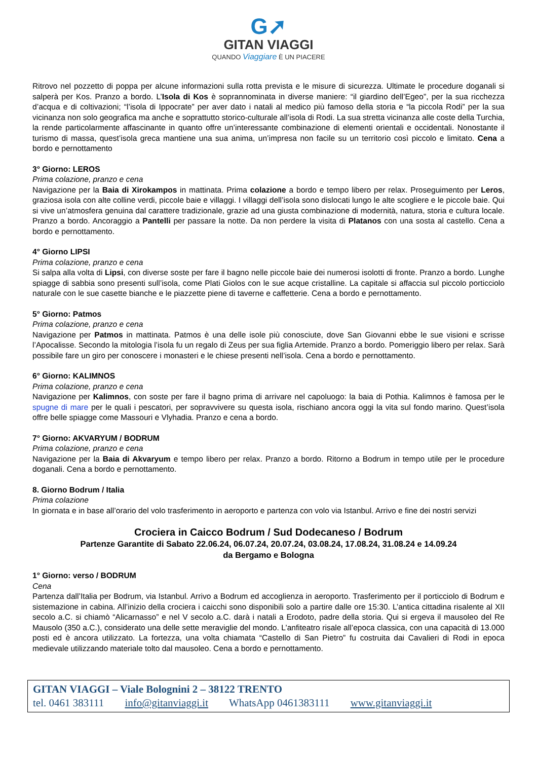G➚
GITAN VIAGGI
QUANDO Viaggiare È UN PIACERE
Ritrovo nel pozzetto di poppa per alcune informazioni sulla rotta prevista e le misure di sicurezza. Ultimate le procedure doganali si salperà per Kos. Pranzo a bordo. L’Isola di Kos è soprannominata in diverse maniere: “il giardino dell’Egeo”, per la sua ricchezza d’acqua e di coltivazioni; “l’isola di Ippocrate” per aver dato i natali al medico più famoso della storia e “la piccola Rodi” per la sua vicinanza non solo geografica ma anche e soprattutto storico-culturale all’isola di Rodi. La sua stretta vicinanza alle coste della Turchia, la rende particolarmente affascinante in quanto offre un’interessante combinazione di elementi orientali e occidentali. Nonostante il turismo di massa, quest’isola greca mantiene una sua anima, un’impresa non facile su un territorio così piccolo e limitato. Cena a bordo e pernottamento
3° Giorno: LEROS
Prima colazione, pranzo e cena
Navigazione per la Baia di Xirokampos in mattinata. Prima colazione a bordo e tempo libero per relax. Proseguimento per Leros, graziosa isola con alte colline verdi, piccole baie e villaggi. I villaggi dell’isola sono dislocati lungo le alte scogliere e le piccole baie. Qui si vive un’atmosfera genuina dal carattere tradizionale, grazie ad una giusta combinazione di modernità, natura, storia e cultura locale. Pranzo a bordo. Ancoraggio a Pantelli per passare la notte. Da non perdere la visita di Platanos con una sosta al castello. Cena a bordo e pernottamento.
4° Giorno LIPSI
Prima colazione, pranzo e cena
Si salpa alla volta di Lipsi, con diverse soste per fare il bagno nelle piccole baie dei numerosi isolotti di fronte. Pranzo a bordo. Lunghe spiagge di sabbia sono presenti sull’isola, come Plati Giolos con le sue acque cristalline. La capitale si affaccia sul piccolo porticciolo naturale con le sue casette bianche e le piazzette piene di taverne e caffetterie. Cena a bordo e pernottamento.
5° Giorno: Patmos
Prima colazione, pranzo e cena
Navigazione per Patmos in mattinata. Patmos è una delle isole più conosciute, dove San Giovanni ebbe le sue visioni e scrisse l’Apocalisse. Secondo la mitologia l’isola fu un regalo di Zeus per sua figlia Artemide. Pranzo a bordo. Pomeriggio libero per relax. Sarà possibile fare un giro per conoscere i monasteri e le chiese presenti nell’isola. Cena a bordo e pernottamento.
6° Giorno: KALIMNOS
Prima colazione, pranzo e cena
Navigazione per Kalimnos, con soste per fare il bagno prima di arrivare nel capoluogo: la baia di Pothia. Kalimnos è famosa per le spugne di mare per le quali i pescatori, per sopravvivere su questa isola, rischiano ancora oggi la vita sul fondo marino. Quest’isola offre belle spiagge come Massouri e Vlyhadia. Pranzo e cena a bordo.
7° Giorno: AKVARYUM / BODRUM
Prima colazione, pranzo e cena
Navigazione per la Baia di Akvaryum e tempo libero per relax. Pranzo a bordo. Ritorno a Bodrum in tempo utile per le procedure doganali. Cena a bordo e pernottamento.
8. Giorno Bodrum / Italia
Prima colazione
In giornata e in base all’orario del volo trasferimento in aeroporto e partenza con volo via Istanbul. Arrivo e fine dei nostri servizi
Crociera in Caicco Bodrum / Sud Dodecaneso / Bodrum
Partenze Garantite di Sabato 22.06.24, 06.07.24, 20.07.24, 03.08.24, 17.08.24, 31.08.24 e 14.09.24
da Bergamo e Bologna
1° Giorno: verso / BODRUM
Cena
Partenza dall’Italia per Bodrum, via Istanbul. Arrivo a Bodrum ed accoglienza in aeroporto. Trasferimento per il porticciolo di Bodrum e sistemazione in cabina. All’inizio della crociera i caicchi sono disponibili solo a partire dalle ore 15:30. L’antica cittadina risalente al XII secolo a.C. si chiamò “Alicarnasso” e nel V secolo a.C. darà i natali a Erodoto, padre della storia. Qui si ergeva il mausoleo del Re Mausolo (350 a.C.), considerato una delle sette meraviglie del mondo. L’anfiteatro risale all’epoca classica, con una capacità di 13.000 posti ed è ancora utilizzato. La fortezza, una volta chiamata “Castello di San Pietro” fu costruita dai Cavalieri di Rodi in epoca medievale utilizzando materiale tolto dal mausoleo. Cena a bordo e pernottamento.
GITAN VIAGGI – Viale Bolognini 2 – 38122 TRENTO
tel. 0461 383111 info@gitanviaggi.it WhatsApp 0461383111 www.gitanviaggi.it